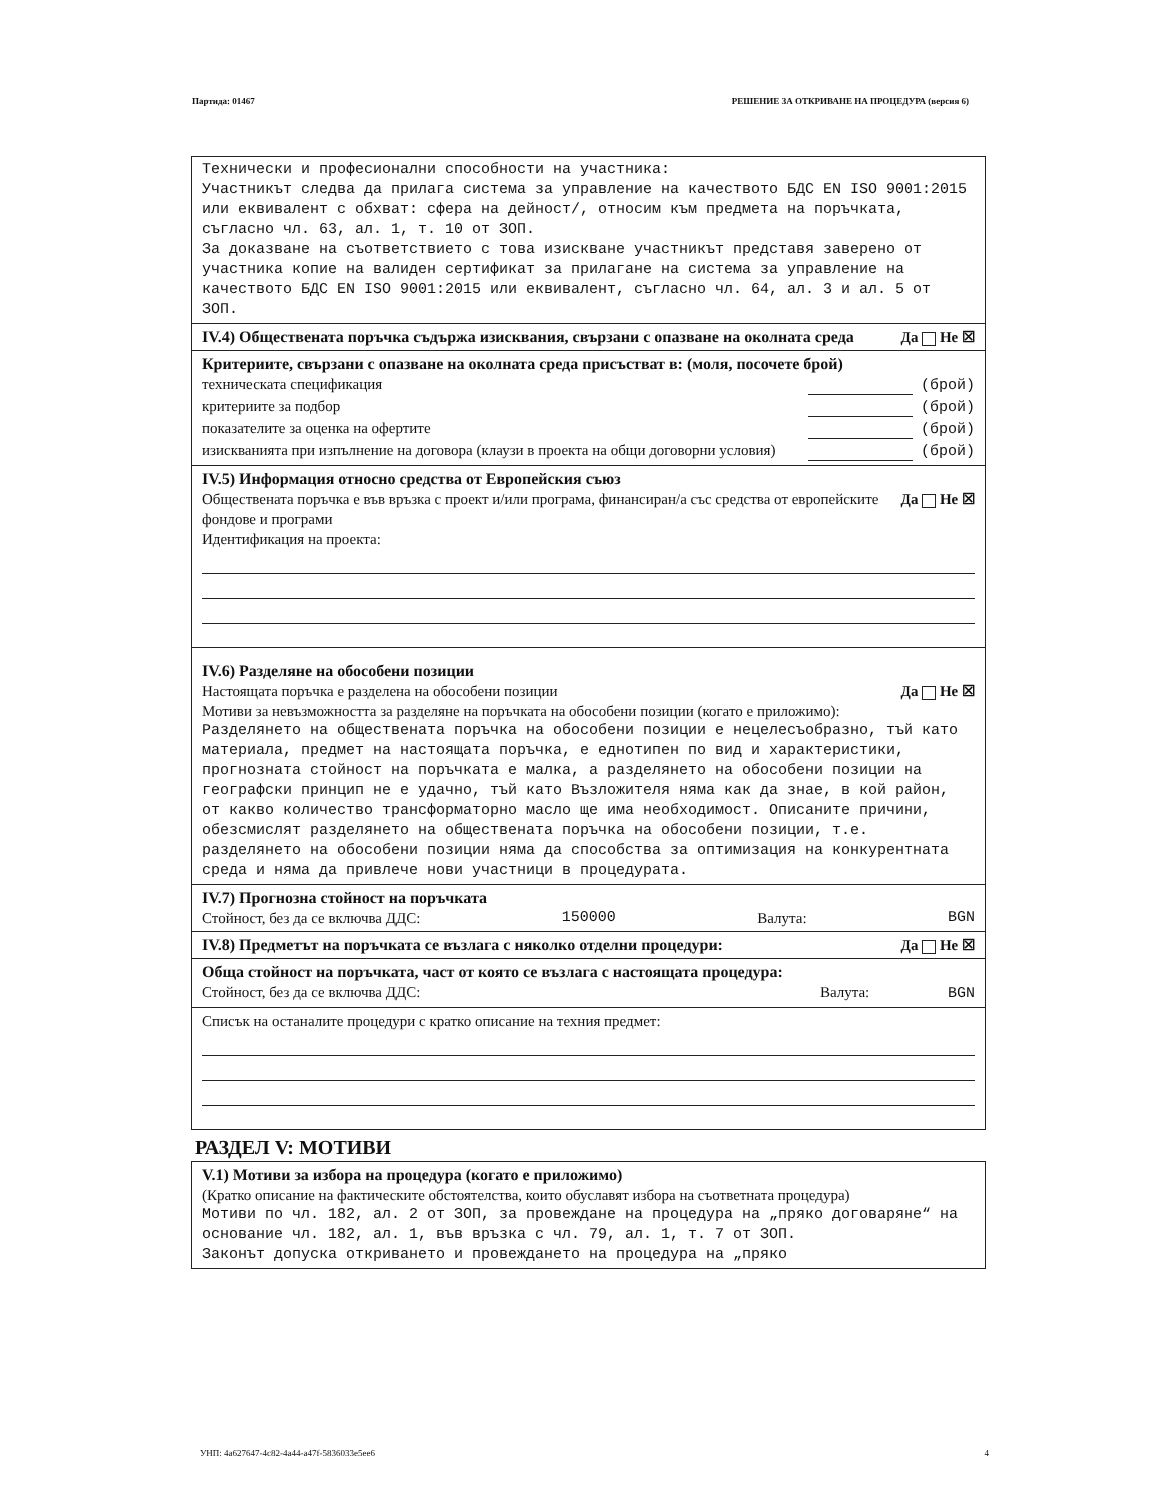Партида: 01467 РЕШЕНИЕ ЗА ОТКРИВАНЕ НА ПРОЦЕДУРА (версия 6)
Технически и професионални способности на участника:
Участникът следва да прилага система за управление на качеството БДС EN ISO 9001:2015 или еквивалент с обхват: сфера на дейност/, относим към предмета на поръчката, съгласно чл. 63, ал. 1, т. 10 от ЗОП.
За доказване на съответствието с това изискване участникът представя заверено от участника копие на валиден сертификат за прилагане на система за управление на качеството БДС EN ISO 9001:2015 или еквивалент, съгласно чл. 64, ал. 3 и ал. 5 от ЗОП.
IV.4) Обществената поръчка съдържа изисквания, свързани с опазване на околната среда Да Не ☒
Критериите, свързани с опазване на околната среда присъстват в: (моля, посочете брой)
техническата спецификация (брой)
критериите за подбор (брой)
показателите за оценка на офертите (брой)
изискванията при изпълнение на договора (клаузи в проекта на общи договорни условия) (брой)
IV.5) Информация относно средства от Европейския съюз
Обществената поръчка е във връзка с проект и/или програма, финансиран/а със средства от европейските фондове и програми Да Не ☒
Идентификация на проекта:
IV.6) Разделяне на обособени позиции
Настоящата поръчка е разделена на обособени позиции Да Не ☒
Мотиви за невъзможността за разделяне на поръчката на обособени позиции (когато е приложимо):
Разделянето на обществената поръчка на обособени позиции е нецелесъобразно, тъй като материала, предмет на настоящата поръчка, е еднотипен по вид и характеристики, прогнозната стойност на поръчката е малка, а разделянето на обособени позиции на географски принцип не е удачно, тъй като Възложителя няма как да знае, в кой район, от какво количество трансформаторно масло ще има необходимост. Описаните причини, обезсмислят разделянето на обществената поръчка на обособени позиции, т.е. разделянето на обособени позиции няма да способства за оптимизация на конкурентната среда и няма да привлече нови участници в процедурата.
IV.7) Прогнозна стойност на поръчката
Стойност, без да се включва ДДС: 150000 Валута: BGN
IV.8) Предметът на поръчката се възлага с няколко отделни процедури: Да Не ☒
Обща стойност на поръчката, част от която се възлага с настоящата процедура:
Стойност, без да се включва ДДС: Валута: BGN
Списък на останалите процедури с кратко описание на техния предмет:
РАЗДЕЛ V: МОТИВИ
V.1) Мотиви за избора на процедура (когато е приложимо)
(Кратко описание на фактическите обстоятелства, които обуславят избора на съответната процедура)
Мотиви по чл. 182, ал. 2 от ЗОП, за провеждане на процедура на „пряко договаряне“ на основание чл. 182, ал. 1, във връзка с чл. 79, ал. 1, т. 7 от ЗОП.
Законът допуска откриването и провеждането на процедура на „пряко
УНП: 4a627647-4c82-4a44-a47f-5836033e5ee6 4